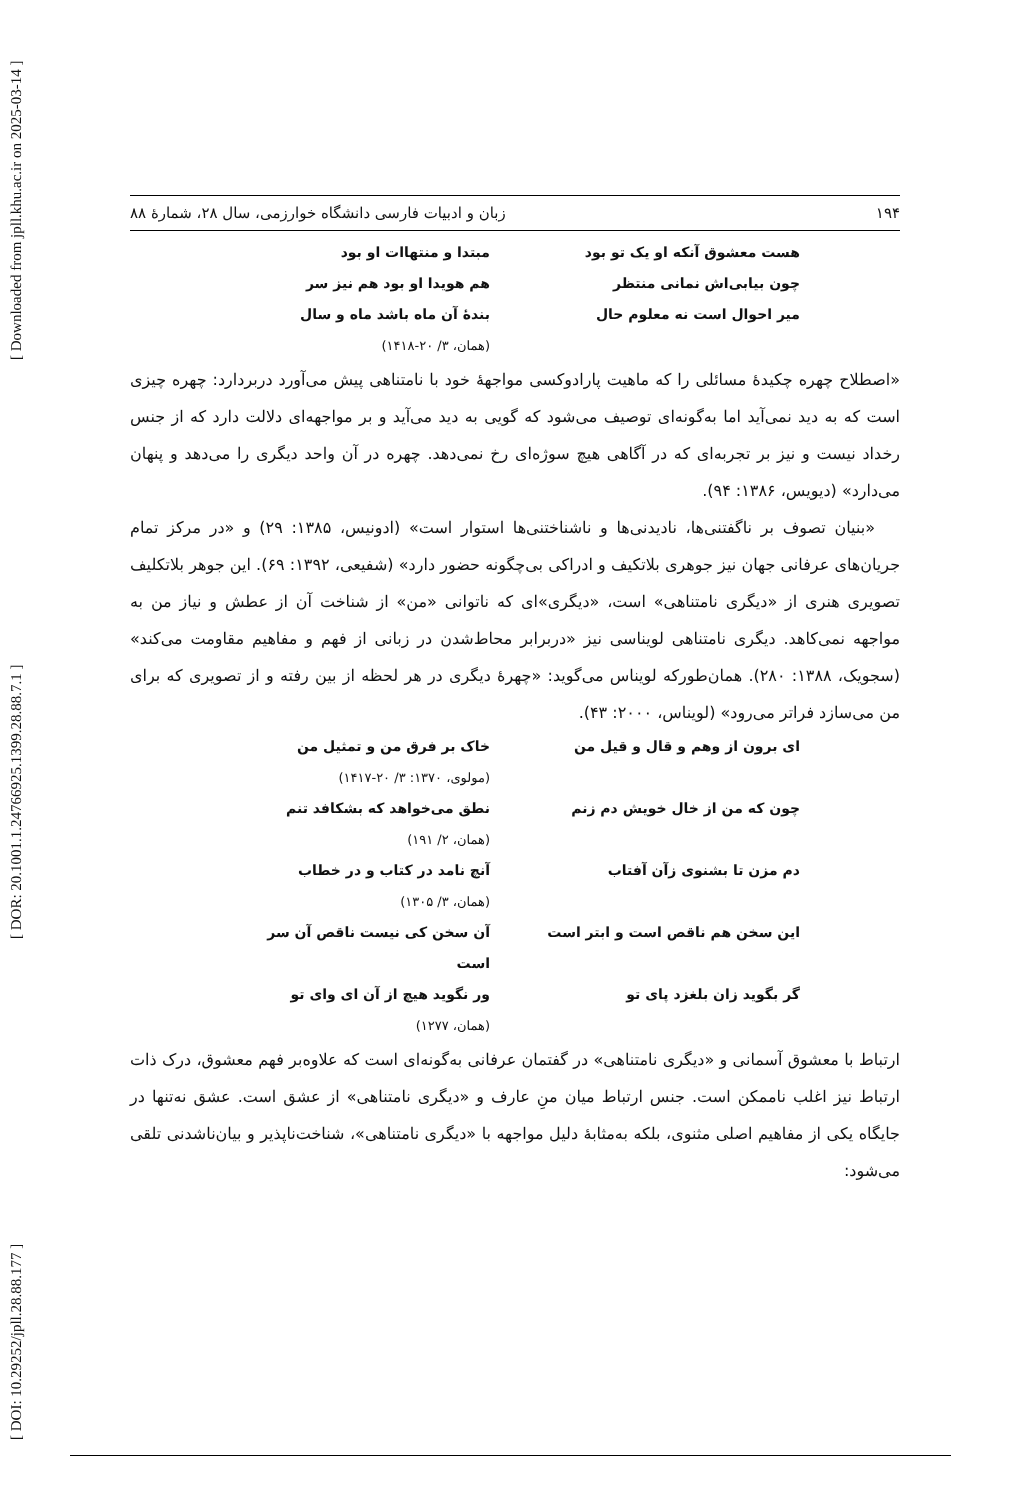[ DOI: 10.29252/jpll.28.88.177 ] [ DOR: 20.1001.1.24766925.1399.28.88.7.1 ] [ Downloaded from jpll.khu.ac.ir on 2025-03-14 ]
۱۹۴ زبان و ادبیات فارسی دانشگاه خوارزمی، سال ۲۸، شمارۀ ۸۸
هست معشوق آنکه او یک تو بود
مبتدا و منتهاات او بود
چون بیابی‌اش نمانی منتظر
هم هویدا او بود هم نیز سر
میر احوال است نه معلوم حال
بندۀ آن ماه باشد ماه و سال
(همان، ۳/ ۲۰-۱۴۱۸)
«اصطلاح چهره چکیدۀ مسائلی را که ماهیت پارادوکسی مواجهۀ خود با نامتناهی پیش می‌آورد دربردارد: چهره چیزی است که به دید نمی‌آید اما به‌گونه‌ای توصیف می‌شود که گویی به دید می‌آید و بر مواجهه‌ای دلالت دارد که از جنس رخداد نیست و نیز بر تجربه‌ای که در آگاهی هیچ سوژه‌ای رخ نمی‌دهد. چهره در آن واحد دیگری را می‌دهد و پنهان می‌دارد» (دیویس، ۱۳۸۶: ۹۴).
«بنیان تصوف بر ناگفتنی‌ها، نادیدنی‌ها و ناشناختنی‌ها استوار است» (ادونیس، ۱۳۸۵: ۲۹) و «در مرکز تمام جریان‌های عرفانی جهان نیز جوهری بلاتکیف و ادراکی بی‌چگونه حضور دارد» (شفیعی، ۱۳۹۲: ۶۹). این جوهر بلاتکلیف تصویری هنری از «دیگری نامتناهی» است، «دیگری»ای که ناتوانی «من» از شناخت آن از عطش و نیاز من به مواجهه نمی‌کاهد. دیگری نامتناهی لویناسی نیز «دربرابر محاط‌شدن در زبانی از فهم و مفاهیم مقاومت می‌کند» (سجویک، ۱۳۸۸: ۲۸۰). همان‌طورکه لویناس می‌گوید: «چهرۀ دیگری در هر لحظه از بین رفته و از تصویری که برای من می‌سازد فراتر می‌رود» (لویناس، ۲۰۰۰: ۴۳).
ای برون از وهم و قال و قیل من
خاک بر فرق من و تمثیل من
(مولوی، ۱۳۷۰: ۳/ ۲۰-۱۴۱۷)
چون که من از خال خویش دم زنم
نطق می‌خواهد که بشکافد تنم
(همان، ۲/ ۱۹۱)
دم مزن تا بشنوی زآن آفتاب
آنچ نامد در کتاب و در خطاب
(همان، ۳/ ۱۳۰۵)
این سخن هم ناقص است و ابتر است
آن سخن کی نیست ناقص آن سر است
گر بگوید زان بلغزد پای تو
ور نگوید هیچ از آن ای وای تو
(همان، ۱۲۷۷)
ارتباط با معشوق آسمانی و «دیگری نامتناهی» در گفتمان عرفانی به‌گونه‌ای است که علاوه‌بر فهم معشوق، درک ذات ارتباط نیز اغلب ناممکن است. جنس ارتباط میان منِ عارف و «دیگری نامتناهی» از عشق است. عشق نه‌تنها در جایگاه یکی از مفاهیم اصلی مثنوی، بلکه به‌مثابۀ دلیل مواجهه با «دیگری نامتناهی»، شناخت‌ناپذیر و بیان‌ناشدنی تلقی می‌شود: